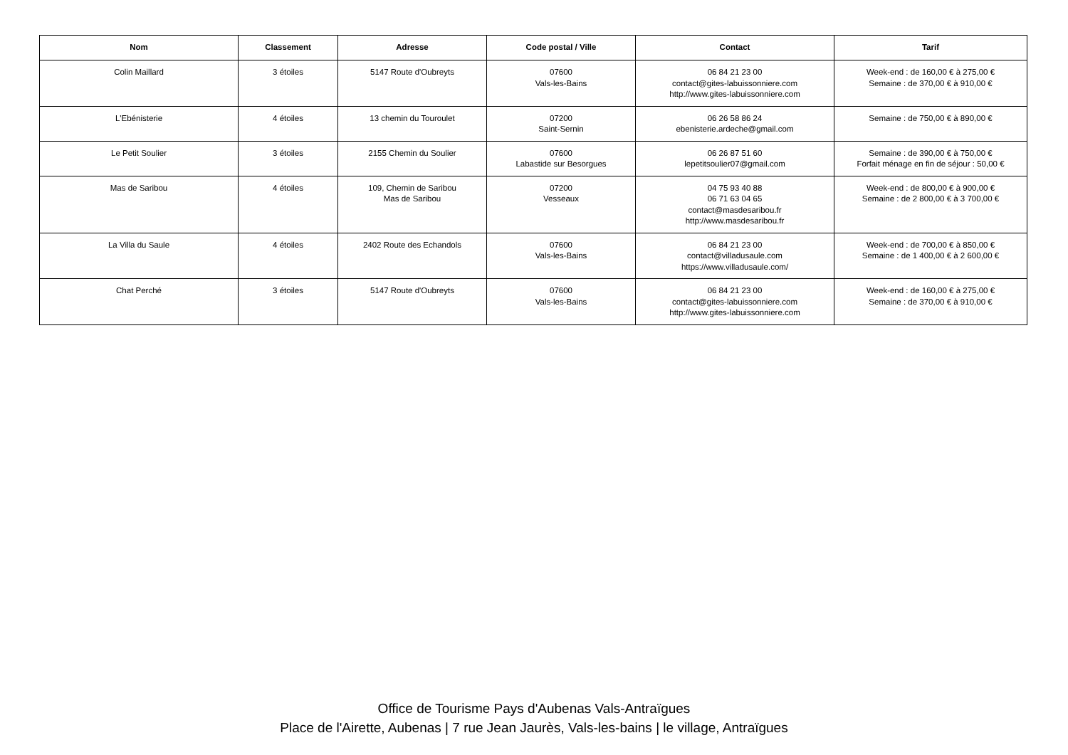| Nom | Classement | Adresse | Code postal / Ville | Contact | Tarif |
| --- | --- | --- | --- | --- | --- |
| Colin Maillard | 3 étoiles | 5147 Route d'Oubreyts | 07600 Vals-les-Bains | 06 84 21 23 00 contact@gites-labuissonniere.com http://www.gites-labuissonniere.com | Week-end : de 160,00 € à 275,00 € Semaine : de 370,00 € à 910,00 € |
| L'Ebénisterie | 4 étoiles | 13 chemin du Touroulet | 07200 Saint-Sernin | 06 26 58 86 24 ebenisterie.ardeche@gmail.com | Semaine : de 750,00 € à 890,00 € |
| Le Petit Soulier | 3 étoiles | 2155 Chemin du Soulier | 07600 Labastide sur Besorgues | 06 26 87 51 60 lepetitsoulier07@gmail.com | Semaine : de 390,00 € à 750,00 € Forfait ménage en fin de séjour : 50,00 € |
| Mas de Saribou | 4 étoiles | 109, Chemin de Saribou Mas de Saribou | 07200 Vesseaux | 04 75 93 40 88 06 71 63 04 65 contact@masdesaribou.fr http://www.masdesaribou.fr | Week-end : de 800,00 € à 900,00 € Semaine : de 2 800,00 € à 3 700,00 € |
| La Villa du Saule | 4 étoiles | 2402 Route des Echandols | 07600 Vals-les-Bains | 06 84 21 23 00 contact@villadusaule.com https://www.villadusaule.com/ | Week-end : de 700,00 € à 850,00 € Semaine : de 1 400,00 € à 2 600,00 € |
| Chat Perché | 3 étoiles | 5147 Route d'Oubreyts | 07600 Vals-les-Bains | 06 84 21 23 00 contact@gites-labuissonniere.com http://www.gites-labuissonniere.com | Week-end : de 160,00 € à 275,00 € Semaine : de 370,00 € à 910,00 € |
Office de Tourisme Pays d'Aubenas Vals-Antraïgues
Place de l'Airette, Aubenas | 7 rue Jean Jaurès, Vals-les-bains | le village, Antraïgues